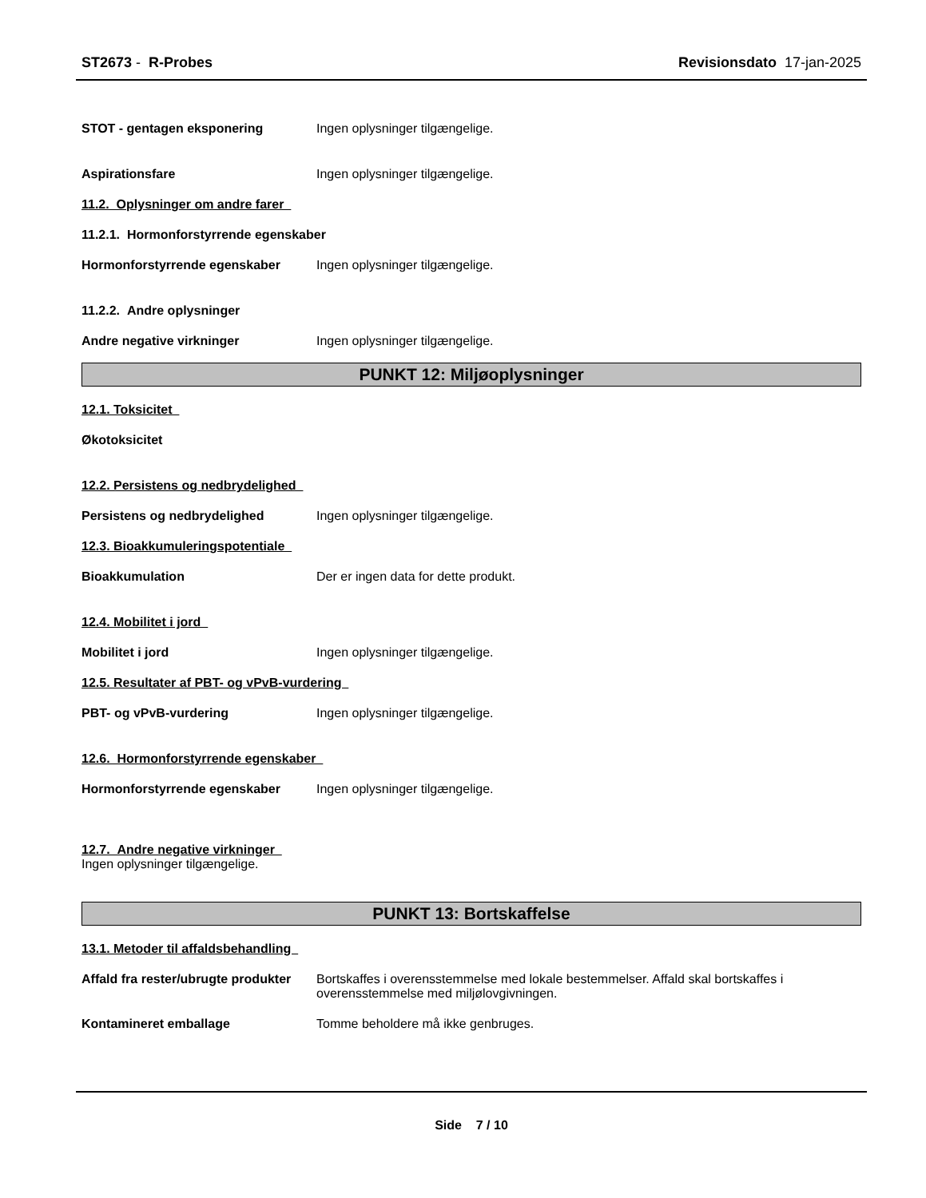ST2673 - R-Probes Revisionsdato 17-jan-2025
STOT - gentagen eksponering Ingen oplysninger tilgængelige.
Aspirationsfare Ingen oplysninger tilgængelige.
11.2. Oplysninger om andre farer
11.2.1. Hormonforstyrrende egenskaber
Hormonforstyrrende egenskaber Ingen oplysninger tilgængelige.
11.2.2. Andre oplysninger
Andre negative virkninger Ingen oplysninger tilgængelige.
PUNKT 12: Miljøoplysninger
12.1. Toksicitet
Økotoksicitet
12.2. Persistens og nedbrydelighed
Persistens og nedbrydelighed Ingen oplysninger tilgængelige.
12.3. Bioakkumuleringspotentiale
Bioakkumulation Der er ingen data for dette produkt.
12.4. Mobilitet i jord
Mobilitet i jord Ingen oplysninger tilgængelige.
12.5. Resultater af PBT- og vPvB-vurdering
PBT- og vPvB-vurdering Ingen oplysninger tilgængelige.
12.6. Hormonforstyrrende egenskaber
Hormonforstyrrende egenskaber Ingen oplysninger tilgængelige.
12.7. Andre negative virkninger
Ingen oplysninger tilgængelige.
PUNKT 13: Bortskaffelse
13.1. Metoder til affaldsbehandling
Affald fra rester/ubrugte produkter
Bortskaffes i overensstemmelse med lokale bestemmelser. Affald skal bortskaffes i overensstemmelse med miljølovgivningen.
Kontamineret emballage Tomme beholdere må ikke genbruges.
Side 7 / 10